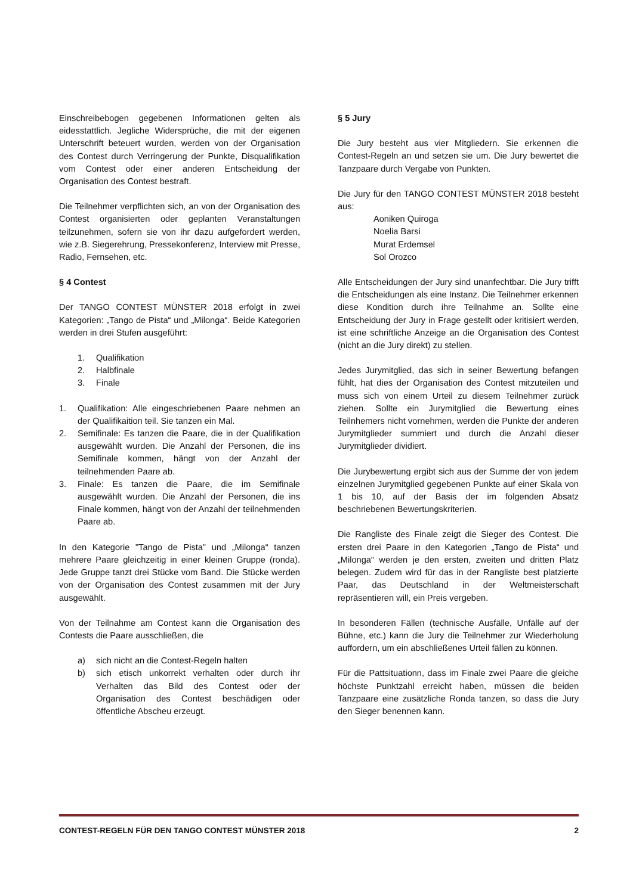Einschreibebogen gegebenen Informationen gelten als eidesstattlich. Jegliche Widersprüche, die mit der eigenen Unterschrift beteuert wurden, werden von der Organisation des Contest durch Verringerung der Punkte, Disqualifikation vom Contest oder einer anderen Entscheidung der Organisation des Contest bestraft.
Die Teilnehmer verpflichten sich, an von der Organisation des Contest organisierten oder geplanten Veranstaltungen teilzunehmen, sofern sie von ihr dazu aufgefordert werden, wie z.B. Siegerehrung, Pressekonferenz, Interview mit Presse, Radio, Fernsehen, etc.
§ 4 Contest
Der TANGO CONTEST MÜNSTER 2018 erfolgt in zwei Kategorien: „Tango de Pista“ und „Milonga“. Beide Kategorien werden in drei Stufen ausgeführt:
1. Qualifikation
2. Halbfinale
3. Finale
1. Qualifikation: Alle eingeschriebenen Paare nehmen an der Qualifikaition teil. Sie tanzen ein Mal.
2. Semifinale: Es tanzen die Paare, die in der Qualifikation ausgewählt wurden. Die Anzahl der Personen, die ins Semifinale kommen, hängt von der Anzahl der teilnehmenden Paare ab.
3. Finale: Es tanzen die Paare, die im Semifinale ausgewählt wurden. Die Anzahl der Personen, die ins Finale kommen, hängt von der Anzahl der teilnehmenden Paare ab.
In den Kategorie "Tango de Pista" und „Milonga“ tanzen mehrere Paare gleichzeitig in einer kleinen Gruppe (ronda). Jede Gruppe tanzt drei Stücke vom Band. Die Stücke werden von der Organisation des Contest zusammen mit der Jury ausgewählt.
Von der Teilnahme am Contest kann die Organisation des Contests die Paare ausschließen, die
a) sich nicht an die Contest-Regeln halten
b) sich etisch unkorrekt verhalten oder durch ihr Verhalten das Bild des Contest oder der Organisation des Contest beschädigen oder öffentliche Abscheu erzeugt.
§ 5 Jury
Die Jury besteht aus vier Mitgliedern. Sie erkennen die Contest-Regeln an und setzen sie um. Die Jury bewertet die Tanzpaare durch Vergabe von Punkten.
Die Jury für den TANGO CONTEST MÜNSTER 2018 besteht aus:
Aoniken Quiroga
Noelia Barsi
Murat Erdemsel
Sol Orozco
Alle Entscheidungen der Jury sind unanfechtbar. Die Jury trifft die Entscheidungen als eine Instanz. Die Teilnehmer erkennen diese Kondition durch ihre Teilnahme an. Sollte eine Entscheidung der Jury in Frage gestellt oder kritisiert werden, ist eine schriftliche Anzeige an die Organisation des Contest (nicht an die Jury direkt) zu stellen.
Jedes Jurymitglied, das sich in seiner Bewertung befangen fühlt, hat dies der Organisation des Contest mitzuteilen und muss sich von einem Urteil zu diesem Teilnehmer zurück ziehen. Sollte ein Jurymitglied die Bewertung eines Teilnhemers nicht vornehmen, werden die Punkte der anderen Jurymitglieder summiert und durch die Anzahl dieser Jurymitglieder dividiert.
Die Jurybewertung ergibt sich aus der Summe der von jedem einzelnen Jurymitglied gegebenen Punkte auf einer Skala von 1 bis 10, auf der Basis der im folgenden Absatz beschriebenen Bewertungskriterien.
Die Rangliste des Finale zeigt die Sieger des Contest. Die ersten drei Paare in den Kategorien „Tango de Pista“ und „Milonga“ werden je den ersten, zweiten und dritten Platz belegen. Zudem wird für das in der Rangliste best platzierte Paar, das Deutschland in der Weltmeisterschaft repräsentieren will, ein Preis vergeben.
In besonderen Fällen (technische Ausfälle, Unfälle auf der Bühne, etc.) kann die Jury die Teilnehmer zur Wiederholung auffordern, um ein abschließenes Urteil fällen zu können.
Für die Pattsituationn, dass im Finale zwei Paare die gleiche höchste Punktzahl erreicht haben, müssen die beiden Tanzpaare eine zusätzliche Ronda tanzen, so dass die Jury den Sieger benennen kann.
CONTEST-REGELN FÜR DEN TANGO CONTEST MÜNSTER 2018 2